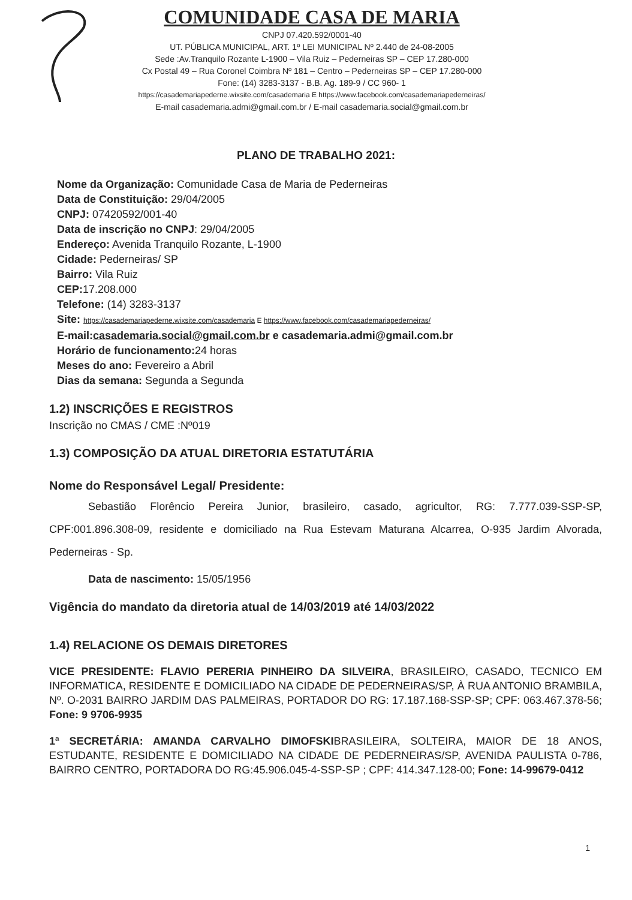COMUNIDADE CASA DE MARIA
CNPJ 07.420.592/0001-40
UT. PÚBLICA MUNICIPAL, ART. 1º LEI MUNICIPAL Nº 2.440 de 24-08-2005
Sede :Av.Tranquilo Rozante L-1900 – Vila Ruiz – Pederneiras SP – CEP 17.280-000
Cx Postal 49 – Rua Coronel Coimbra Nº 181 – Centro – Pederneiras SP – CEP 17.280-000
Fone: (14) 3283-3137 - B.B. Ag. 189-9 / CC 960- 1
https://casademariapederne.wixsite.com/casademaria E https://www.facebook.com/casademariapederneiras/
E-mail casademaria.admi@gmail.com.br / E-mail casademaria.social@gmail.com.br
PLANO DE TRABALHO 2021:
Nome da Organização: Comunidade Casa de Maria de Pederneiras
Data de Constituição: 29/04/2005
CNPJ: 07420592/001-40
Data de inscrição no CNPJ: 29/04/2005
Endereço: Avenida Tranquilo Rozante, L-1900
Cidade: Pederneiras/ SP
Bairro: Vila Ruiz
CEP: 17.208.000
Telefone: (14) 3283-3137
Site: https://casademariapederne.wixsite.com/casademaria E https://www.facebook.com/casademariapederneiras/
E-mail:casademaria.social@gmail.com.br e casademaria.admi@gmail.com.br
Horário de funcionamento: 24 horas
Meses do ano: Fevereiro a Abril
Dias da semana: Segunda a Segunda
1.2) INSCRIÇÕES E REGISTROS
Inscrição no CMAS / CME :Nº019
1.3) COMPOSIÇÃO DA ATUAL DIRETORIA ESTATUTÁRIA
Nome do Responsável Legal/ Presidente:
Sebastião Florêncio Pereira Junior, brasileiro, casado, agricultor, RG: 7.777.039-SSP-SP, CPF:001.896.308-09, residente e domiciliado na Rua Estevam Maturana Alcarrea, O-935 Jardim Alvorada, Pederneiras - Sp.
Data de nascimento: 15/05/1956
Vigência do mandato da diretoria atual de 14/03/2019 até 14/03/2022
1.4) RELACIONE OS DEMAIS DIRETORES
VICE PRESIDENTE: FLAVIO PERERIA PINHEIRO DA SILVEIRA, BRASILEIRO, CASADO, TECNICO EM INFORMATICA, RESIDENTE E DOMICILIADO NA CIDADE DE PEDERNEIRAS/SP, À RUA ANTONIO BRAMBILA, Nº. O-2031 BAIRRO JARDIM DAS PALMEIRAS, PORTADOR DO RG: 17.187.168-SSP-SP; CPF: 063.467.378-56; Fone: 9 9706-9935
1ª SECRETÁRIA: AMANDA CARVALHO DIMOFSKIBRASILEIRA, SOLTEIRA, MAIOR DE 18 ANOS, ESTUDANTE, RESIDENTE E DOMICILIADO NA CIDADE DE PEDERNEIRAS/SP, AVENIDA PAULISTA 0-786, BAIRRO CENTRO, PORTADORA DO RG:45.906.045-4-SSP-SP ; CPF: 414.347.128-00; Fone: 14-99679-0412
1